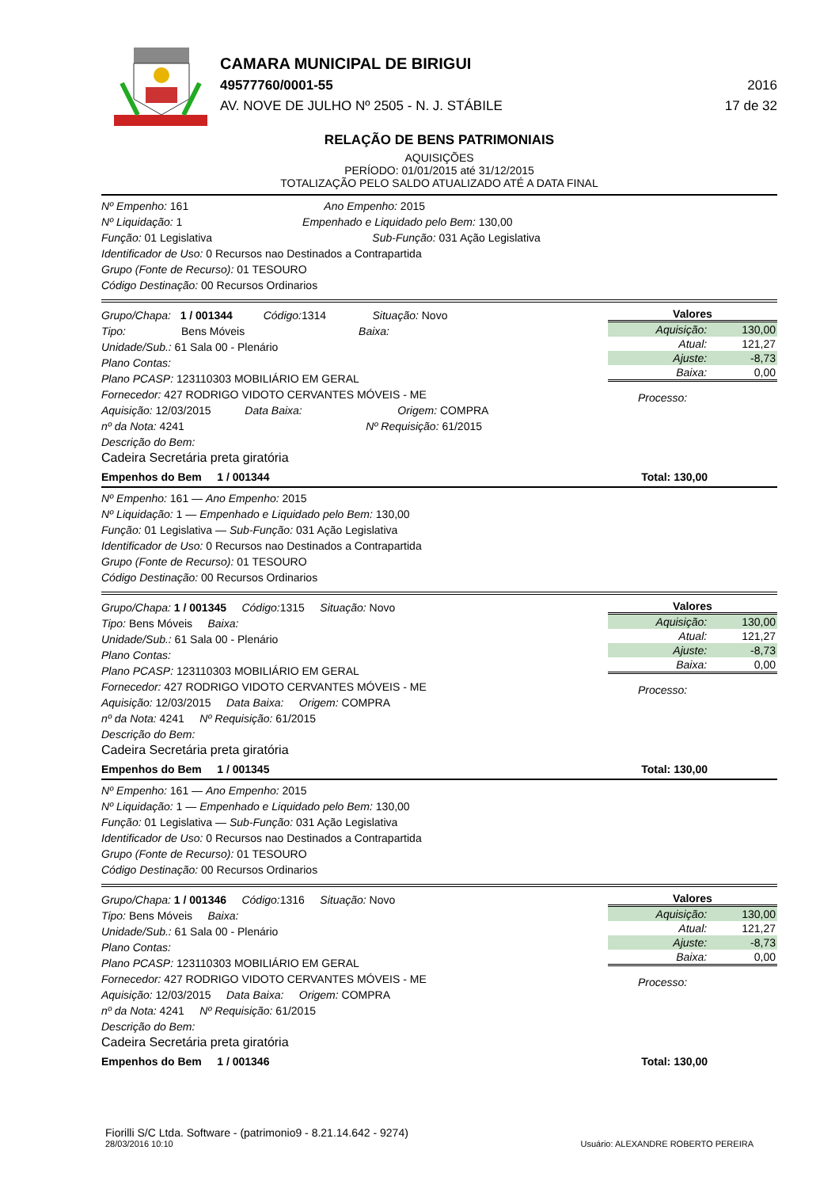CAMARA MUNICIPAL DE BIRIGUI
49577760/0001-55 2016
AV. NOVE DE JULHO Nº 2505 - N. J. STÁBILE 17 de 32
RELAÇÃO DE BENS PATRIMONIAIS
AQUISIÇÕES
PERÍODO: 01/01/2015 até 31/12/2015
TOTALIZAÇÃO PELO SALDO ATUALIZADO ATÉ A DATA FINAL
Nº Empenho: 161 Ano Empenho: 2015
Nº Liquidação: 1 Empenhado e Liquidado pelo Bem: 130,00
Função: 01 Legislativa Sub-Função: 031 Ação Legislativa
Identificador de Uso: 0 Recursos nao Destinados a Contrapartida
Grupo (Fonte de Recurso): 01 TESOURO
Código Destinação: 00 Recursos Ordinarios
Grupo/Chapa: 1 / 001344 Código: 1314 Situação: Novo
Tipo: Bens Móveis Baixa:
Unidade/Sub.: 61 Sala 00 - Plenário
Plano Contas:
Plano PCASP: 123110303 MOBILIÁRIO EM GERAL
Fornecedor: 427 RODRIGO VIDOTO CERVANTES MÓVEIS - ME
Aquisição: 12/03/2015 Data Baixa: Origem: COMPRA
nº da Nota: 4241 Nº Requisição: 61/2015
Descrição do Bem:
Cadeira Secretária preta giratória
Valores
| Aquisição: | 130,00 |
| Atual: | 121,27 |
| Ajuste: | -8,73 |
| Baixa: | 0,00 |
Processo:
Empenhos do Bem 1 / 001344 Total: 130,00
Nº Empenho: 161 — Ano Empenho: 2015
Nº Liquidação: 1 — Empenhado e Liquidado pelo Bem: 130,00
Função: 01 Legislativa — Sub-Função: 031 Ação Legislativa
Identificador de Uso: 0 Recursos nao Destinados a Contrapartida
Grupo (Fonte de Recurso): 01 TESOURO
Código Destinação: 00 Recursos Ordinarios
Grupo/Chapa: 1 / 001345 Código: 1315 Situação: Novo
Tipo: Bens Móveis Baixa:
Unidade/Sub.: 61 Sala 00 - Plenário
Plano Contas:
Plano PCASP: 123110303 MOBILIÁRIO EM GERAL
Fornecedor: 427 RODRIGO VIDOTO CERVANTES MÓVEIS - ME
Aquisição: 12/03/2015 Data Baixa: Origem: COMPRA
nº da Nota: 4241 Nº Requisição: 61/2015
Descrição do Bem:
Cadeira Secretária preta giratória
Valores
| Aquisição: | 130,00 |
| Atual: | 121,27 |
| Ajuste: | -8,73 |
| Baixa: | 0,00 |
Processo:
Empenhos do Bem 1 / 001345 Total: 130,00
Nº Empenho: 161 — Ano Empenho: 2015
Nº Liquidação: 1 — Empenhado e Liquidado pelo Bem: 130,00
Função: 01 Legislativa — Sub-Função: 031 Ação Legislativa
Identificador de Uso: 0 Recursos nao Destinados a Contrapartida
Grupo (Fonte de Recurso): 01 TESOURO
Código Destinação: 00 Recursos Ordinarios
Grupo/Chapa: 1 / 001346 Código: 1316 Situação: Novo
Tipo: Bens Móveis Baixa:
Unidade/Sub.: 61 Sala 00 - Plenário
Plano Contas:
Plano PCASP: 123110303 MOBILIÁRIO EM GERAL
Fornecedor: 427 RODRIGO VIDOTO CERVANTES MÓVEIS - ME
Aquisição: 12/03/2015 Data Baixa: Origem: COMPRA
nº da Nota: 4241 Nº Requisição: 61/2015
Descrição do Bem:
Cadeira Secretária preta giratória
Valores
| Aquisição: | 130,00 |
| Atual: | 121,27 |
| Ajuste: | -8,73 |
| Baixa: | 0,00 |
Processo:
Empenhos do Bem 1 / 001346 Total: 130,00
Fiorilli S/C Ltda. Software - (patrimonio9 - 8.21.14.642 - 9274)
28/03/2016 10:10
Usuário: ALEXANDRE ROBERTO PEREIRA